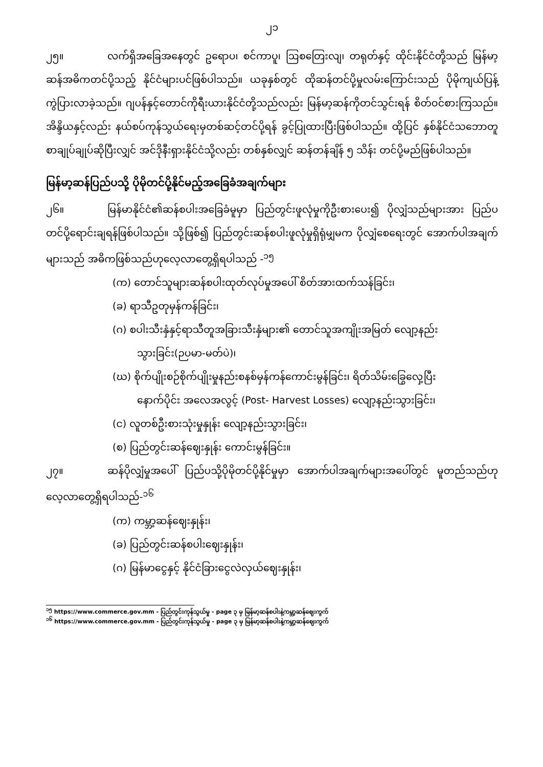၂၁
၂၅။ လက်ရှိအခြေအနေတွင် ဥရောပ၊ စင်ကာပူ၊ ဩစတြေးလျ၊ တရုတ်နှင့် ထိုင်းနိုင်ငံတို့သည် မြန်မာ့ဆန်အဓိကတင်ပို့သည့် နိုင်ငံများပင်ဖြစ်ပါသည်။ ယခုနှစ်တွင် ထိုဆန်တင်ပို့မှုလမ်းကြောင်းသည် ပိုမိုကျယ်ပြန့်ကွဲပြားလာခဲ့သည်။ ဂျပန်နှင့်တောင်ကိုရီးယားနိုင်ငံတို့သည်လည်း မြန်မာ့ဆန်ကိုတင်သွင်းရန် စိတ်ဝင်စားကြသည်။ အိန္ဒိယနှင့်လည်း နယ်စပ်ကုန်သွယ်ရေးမှတစ်ဆင့်တင်ပို့ရန် ခွင့်ပြုထားပြီးဖြစ်ပါသည်။ ထို့ပြင် နှစ်နိုင်ငံသဘောတူစာချုပ်ချုပ်ဆိုပြီးလျှင် အင်ဒိုနီးရှားနိုင်ငံသို့လည်း တစ်နှစ်လျှင် ဆန်တန်ချိန် ၅ သိန်း တင်ပို့မည်ဖြစ်ပါသည်။
မြန်မာ့ဆန်ပြည်ပသို့ ပိုမိုတင်ပို့နိုင်မည့်အခြေခံအချက်များ
၂၆။ မြန်မာနိုင်ငံ၏ဆန်စပါးအခြေခံမူမှာ ပြည်တွင်းဖူလုံမှုကိုဦးစားပေး၍ ပိုလျှံသည်များအား ပြည်ပတင်ပို့ရောင်းချရန်ဖြစ်ပါသည်။ သို့ဖြစ်၍ ပြည်တွင်းဆန်စပါးဖူလုံမှုရှိရုံမျှမက ပိုလျှံစေရေးတွင် အောက်ပါအချက်များသည် အဓိကဖြစ်သည်ဟုလေ့လာတွေ့ရှိရပါသည် -<sup>၁၅</sup>
(က) တောင်သူများဆန်စပါးထုတ်လုပ်မှုအပေါ် စိတ်အားထက်သန်ခြင်း၊
(ခ) ရာသီဥတုမှန်ကန်ခြင်း၊
(ဂ) စပါးသီးနှံနှင့်ရာသီတူအခြားသီးနှံများ၏ တောင်သူအကျိုးအမြတ် လျော့နည်း
သွားခြင်း(ဉပမာ-မတ်ပဲ)၊
(ဃ) စိုက်ပျိုးစဉ်စိုက်ပျိုးမှုနည်းစနစ်မှန်ကန်ကောင်းမွန်ခြင်း၊ ရိတ်သိမ်းခြွေလှေ့ပြီး
နောက်ပိုင်း အလေအလွင့် (Post- Harvest Losses) လျော့နည်းသွားခြင်း၊
(င) လူတစ်ဦးစားသုံးမှုနှုန်း လျော့နည်းသွားခြင်း၊
(စ) ပြည်တွင်းဆန်ဈေးနှုန်း ကောင်းမွန်ခြင်း။
၂၇။ ဆန်ပိုလျှံမှုအပေါ် ပြည်ပသို့ပိုမိုတင်ပို့နိုင်မှုမှာ အောက်ပါအချက်များအပေါ်တွင် မူတည်သည်ဟု လေ့လာတွေ့ရှိရပါသည်-<sup>၁၆</sup>
(က) ကမ္ဘာ့ဆန်ဈေးနှုန်း၊
(ခ) ပြည်တွင်းဆန်စပါးဈေးနှုန်း၊
(ဂ) မြန်မာငွေနှင့် နိုင်ငံခြားငွေလဲလှယ်ဈေးနှုန်း၊
<sup>၁၅</sup> https://www.commerce.gov.mm - ပြည်တွင်းကုန်သွယ်မှု - page ၃ မှ မြန်မာ့ဆန်စပါးနဲ့ကမ္ဘာ့ဆန်ဈေးကွက်
<sup>၁၆</sup> https://www.commerce.gov.mm - ပြည်တွင်းကုန်သွယ်မှု - page ၃ မှ မြန်မာ့ဆန်စပါးနဲ့ကမ္ဘာ့ဆန်ဈေးကွက်